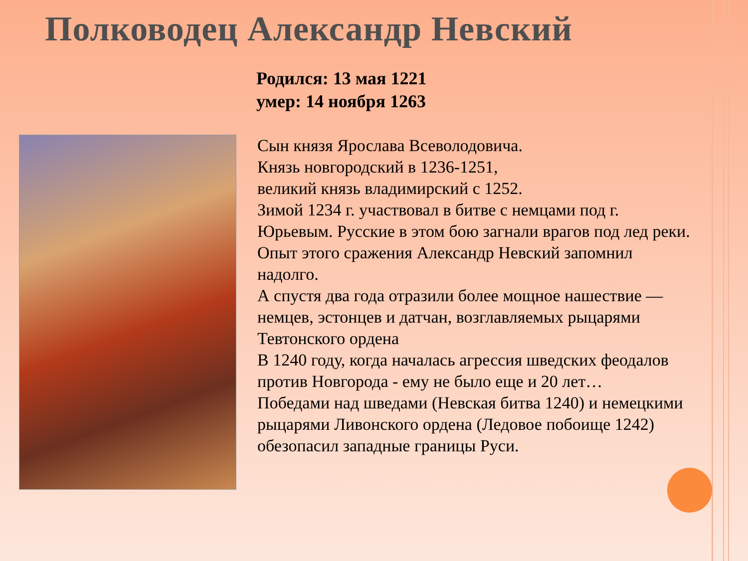Полководец Александр Невский
Родился: 13 мая 1221
умер: 14 ноября 1263
Сын князя Ярослава Всеволодовича.
Князь новгородский в 1236-1251,
великий князь владимирский с 1252.
Зимой 1234 г. участвовал в битве с немцами под г. Юрьевым. Русские в этом бою загнали врагов под лед реки. Опыт этого сражения Александр Невский запомнил надолго.
А спустя два года отразили более мощное нашествие — немцев, эстонцев и датчан, возглавляемых рыцарями Тевтонского ордена
В 1240 году, когда началась агрессия шведских феодалов против Новгорода - ему не было еще и 20 лет…
Победами над шведами (Невская битва 1240) и немецкими рыцарями Ливонского ордена (Ледовое побоище 1242) обезопасил западные границы Руси.